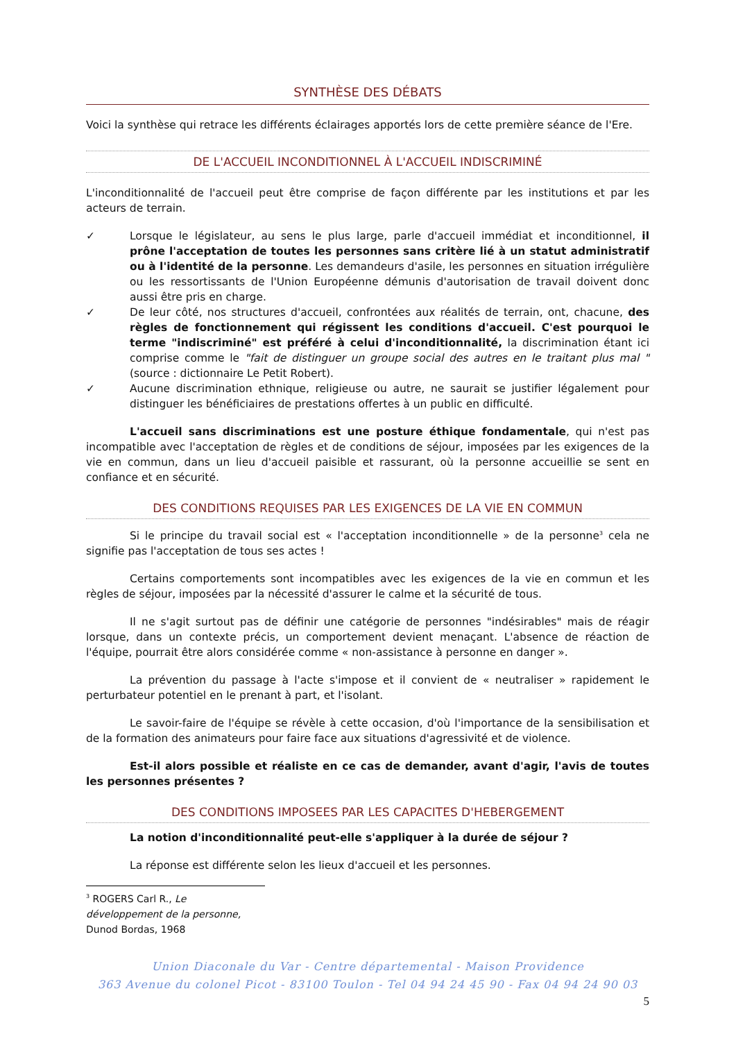SYNTHÈSE DES DÉBATS
Voici la synthèse qui retrace les différents éclairages apportés lors de cette première séance de l'Ere.
DE L'ACCUEIL INCONDITIONNEL À L'ACCUEIL INDISCRIMINÉ
L'inconditionnalité de l'accueil peut être comprise de façon différente par les institutions et par les acteurs de terrain.
✓ Lorsque le législateur, au sens le plus large, parle d'accueil immédiat et inconditionnel, il prône l'acceptation de toutes les personnes sans critère lié à un statut administratif ou à l'identité de la personne. Les demandeurs d'asile, les personnes en situation irrégulière ou les ressortissants de l'Union Européenne démunis d'autorisation de travail doivent donc aussi être pris en charge.
✓ De leur côté, nos structures d'accueil, confrontées aux réalités de terrain, ont, chacune, des règles de fonctionnement qui régissent les conditions d'accueil. C'est pourquoi le terme "indiscriminé" est préféré à celui d'inconditionnalité, la discrimination étant ici comprise comme le "fait de distinguer un groupe social des autres en le traitant plus mal " (source : dictionnaire Le Petit Robert).
✓ Aucune discrimination ethnique, religieuse ou autre, ne saurait se justifier légalement pour distinguer les bénéficiaires de prestations offertes à un public en difficulté.
L'accueil sans discriminations est une posture éthique fondamentale, qui n'est pas incompatible avec l'acceptation de règles et de conditions de séjour, imposées par les exigences de la vie en commun, dans un lieu d'accueil paisible et rassurant, où la personne accueillie se sent en confiance et en sécurité.
DES CONDITIONS REQUISES PAR LES EXIGENCES DE LA VIE EN COMMUN
Si le principe du travail social est « l'acceptation inconditionnelle » de la personne<sup>3</sup> cela ne signifie pas l'acceptation de tous ses actes !
Certains comportements sont incompatibles avec les exigences de la vie en commun et les règles de séjour, imposées par la nécessité d'assurer le calme et la sécurité de tous.
Il ne s'agit surtout pas de définir une catégorie de personnes "indésirables" mais de réagir lorsque, dans un contexte précis, un comportement devient menaçant. L'absence de réaction de l'équipe, pourrait être alors considérée comme « non-assistance à personne en danger ».
La prévention du passage à l'acte s'impose et il convient de « neutraliser » rapidement le perturbateur potentiel en le prenant à part, et l'isolant.
Le savoir-faire de l'équipe se révèle à cette occasion, d'où l'importance de la sensibilisation et de la formation des animateurs pour faire face aux situations d'agressivité et de violence.
Est-il alors possible et réaliste en ce cas de demander, avant d'agir, l'avis de toutes les personnes présentes ?
DES CONDITIONS IMPOSEES PAR LES CAPACITES D'HEBERGEMENT
La notion d'inconditionnalité peut-elle s'appliquer à la durée de séjour ?
La réponse est différente selon les lieux d'accueil et les personnes.
<sup>3</sup> ROGERS Carl R., Le développement de la personne, Dunod Bordas, 1968
Union Diaconale du Var - Centre départemental - Maison Providence
363 Avenue du colonel Picot - 83100 Toulon - Tel 04 94 24 45 90 - Fax 04 94 24 90 03
5